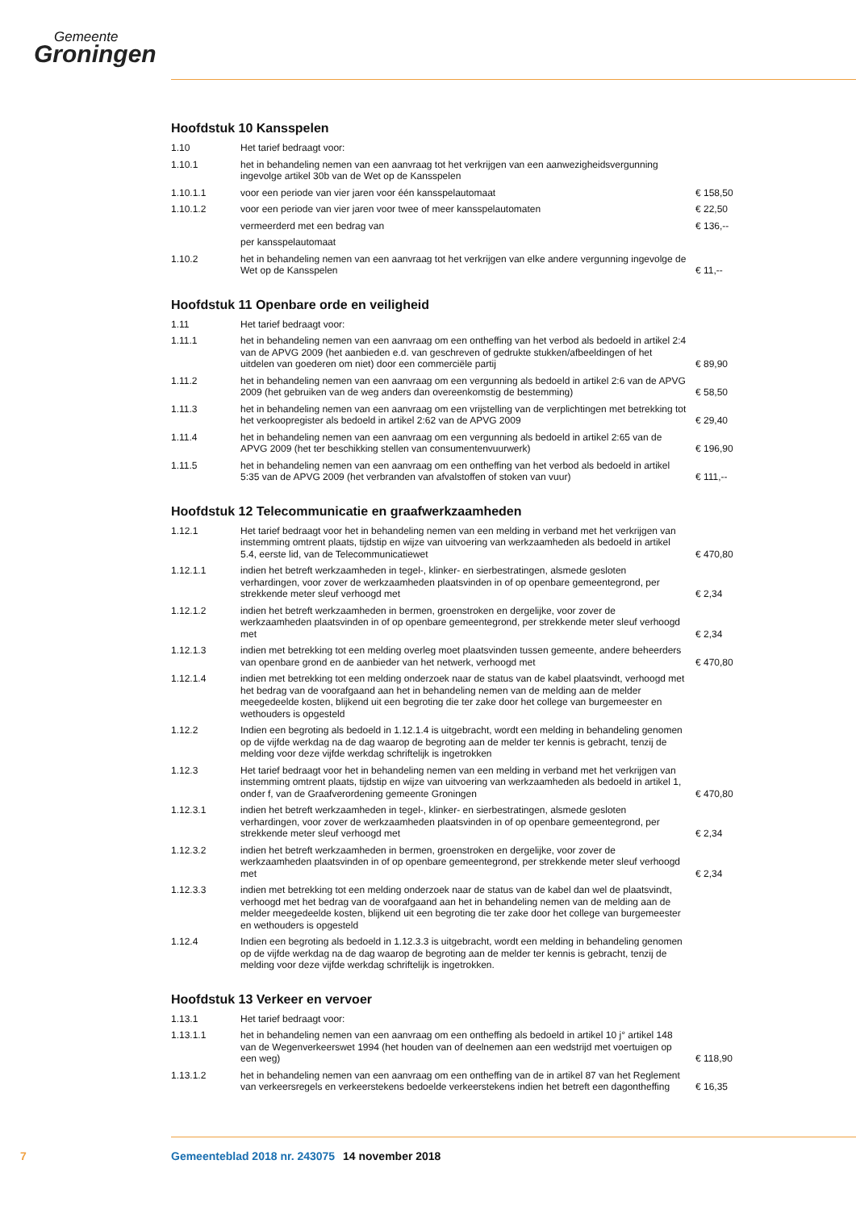Gemeente
Groningen
Hoofdstuk 10 Kansspelen
| 1.10 | Het tarief bedraagt voor: | |
| 1.10.1 | het in behandeling nemen van een aanvraag tot het verkrijgen van een aanwezigheidsvergunning ingevolge artikel 30b van de Wet op de Kansspelen | |
| 1.10.1.1 | voor een periode van vier jaren voor één kansspelautomaat | € 158,50 |
| 1.10.1.2 | voor een periode van vier jaren voor twee of meer kansspelautomaten | € 22,50 |
| | vermeerderd met een bedrag van | € 136,-- |
| | per kansspelautomaat | |
| 1.10.2 | het in behandeling nemen van een aanvraag tot het verkrijgen van elke andere vergunning ingevolge de Wet op de Kansspelen | € 11,-- |
Hoofdstuk 11 Openbare orde en veiligheid
| 1.11 | Het tarief bedraagt voor: | |
| 1.11.1 | het in behandeling nemen van een aanvraag om een ontheffing van het verbod als bedoeld in artikel 2:4 van de APVG 2009 (het aanbieden e.d. van geschreven of gedrukte stukken/afbeeldingen of het uitdelen van goederen om niet) door een commerciële partij | € 89,90 |
| 1.11.2 | het in behandeling nemen van een aanvraag om een vergunning als bedoeld in artikel 2:6 van de APVG 2009 (het gebruiken van de weg anders dan overeenkomstig de bestemming) | € 58,50 |
| 1.11.3 | het in behandeling nemen van een aanvraag om een vrijstelling van de verplichtingen met betrekking tot het verkoopregister als bedoeld in artikel 2:62 van de APVG 2009 | € 29,40 |
| 1.11.4 | het in behandeling nemen van een aanvraag om een vergunning als bedoeld in artikel 2:65 van de APVG 2009 (het ter beschikking stellen van consumentenvuurwerk) | € 196,90 |
| 1.11.5 | het in behandeling nemen van een aanvraag om een ontheffing van het verbod als bedoeld in artikel 5:35 van de APVG 2009 (het verbranden van afvalstoffen of stoken van vuur) | € 111,-- |
Hoofdstuk 12 Telecommunicatie en graafwerkzaamheden
| 1.12.1 | Het tarief bedraagt voor het in behandeling nemen van een melding in verband met het verkrijgen van instemming omtrent plaats, tijdstip en wijze van uitvoering van werkzaamheden als bedoeld in artikel 5.4, eerste lid, van de Telecommunicatiewet | € 470,80 |
| 1.12.1.1 | indien het betreft werkzaamheden in tegel-, klinker- en sierbestratingen, alsmede gesloten verhardingen, voor zover de werkzaamheden plaatsvinden in of op openbare gemeentegrond, per strekkende meter sleuf verhoogd met | € 2,34 |
| 1.12.1.2 | indien het betreft werkzaamheden in bermen, groenstroken en dergelijke, voor zover de werkzaamheden plaatsvinden in of op openbare gemeentegrond, per strekkende meter sleuf verhoogd met | € 2,34 |
| 1.12.1.3 | indien met betrekking tot een melding overleg moet plaatsvinden tussen gemeente, andere beheerders van openbare grond en de aanbieder van het netwerk, verhoogd met | € 470,80 |
| 1.12.1.4 | indien met betrekking tot een melding onderzoek naar de status van de kabel plaatsvindt, verhoogd met het bedrag van de voorafgaand aan het in behandeling nemen van de melding aan de melder meegedeelde kosten, blijkend uit een begroting die ter zake door het college van burgemeester en wethouders is opgesteld | |
| 1.12.2 | Indien een begroting als bedoeld in 1.12.1.4 is uitgebracht, wordt een melding in behandeling genomen op de vijfde werkdag na de dag waarop de begroting aan de melder ter kennis is gebracht, tenzij de melding voor deze vijfde werkdag schriftelijk is ingetrokken | |
| 1.12.3 | Het tarief bedraagt voor het in behandeling nemen van een melding in verband met het verkrijgen van instemming omtrent plaats, tijdstip en wijze van uitvoering van werkzaamheden als bedoeld in artikel 1, onder f, van de Graafverordening gemeente Groningen | € 470,80 |
| 1.12.3.1 | indien het betreft werkzaamheden in tegel-, klinker- en sierbestratingen, alsmede gesloten verhardingen, voor zover de werkzaamheden plaatsvinden in of op openbare gemeentegrond, per strekkende meter sleuf verhoogd met | € 2,34 |
| 1.12.3.2 | indien het betreft werkzaamheden in bermen, groenstroken en dergelijke, voor zover de werkzaamheden plaatsvinden in of op openbare gemeentegrond, per strekkende meter sleuf verhoogd met | € 2,34 |
| 1.12.3.3 | indien met betrekking tot een melding onderzoek naar de status van de kabel dan wel de plaatsvindt, verhoogd met het bedrag van de voorafgaand aan het in behandeling nemen van de melding aan de melder meegedeelde kosten, blijkend uit een begroting die ter zake door het college van burgemeester en wethouders is opgesteld | |
| 1.12.4 | Indien een begroting als bedoeld in 1.12.3.3 is uitgebracht, wordt een melding in behandeling genomen op de vijfde werkdag na de dag waarop de begroting aan de melder ter kennis is gebracht, tenzij de melding voor deze vijfde werkdag schriftelijk is ingetrokken. | |
Hoofdstuk 13 Verkeer en vervoer
| 1.13.1 | Het tarief bedraagt voor: | |
| 1.13.1.1 | het in behandeling nemen van een aanvraag om een ontheffing als bedoeld in artikel 10 j° artikel 148 van de Wegenverkeerswet 1994 (het houden van of deelnemen aan een wedstrijd met voertuigen op een weg) | € 118,90 |
| 1.13.1.2 | het in behandeling nemen van een aanvraag om een ontheffing van de in artikel 87 van het Reglement van verkeersregels en verkeerstekens bedoelde verkeerstekens indien het betreft een dagontheffing | € 16,35 |
7 Gemeenteblad 2018 nr. 243075 14 november 2018